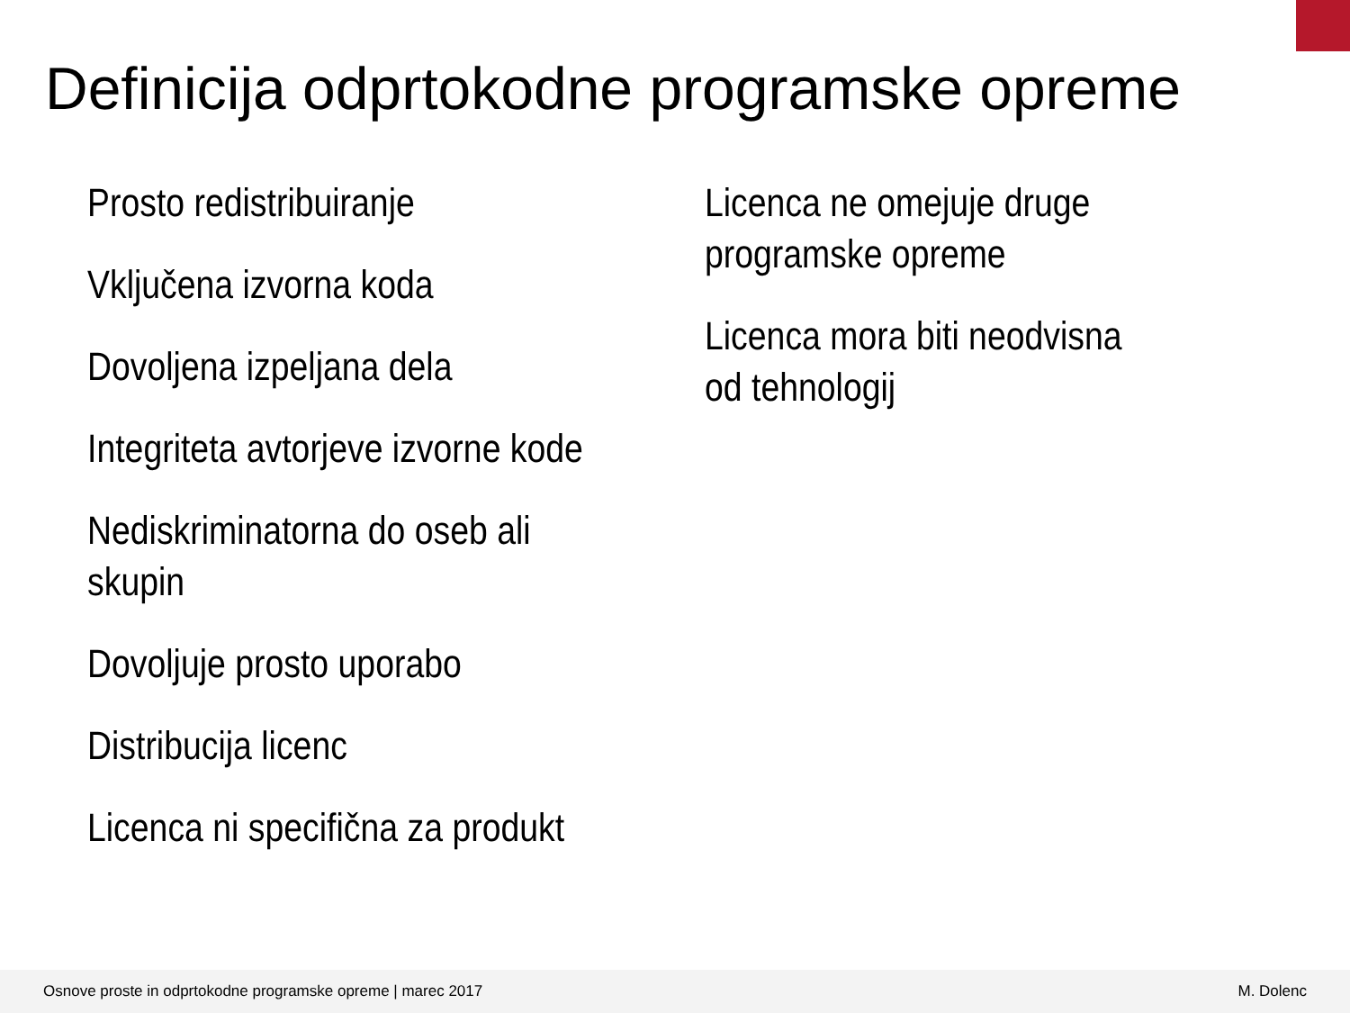Definicija odprtokodne programske opreme
Prosto redistribuiranje
Vključena izvorna koda
Dovoljena izpeljana dela
Integriteta avtorjeve izvorne kode
Nediskriminatorna do oseb ali skupin
Dovoljuje prosto uporabo
Distribucija licenc
Licenca ni specifična za produkt
Licenca ne omejuje druge programske opreme
Licenca mora biti neodvisna od tehnologij
Osnove proste in odprtokodne programske opreme | marec 2017 M. Dolenc